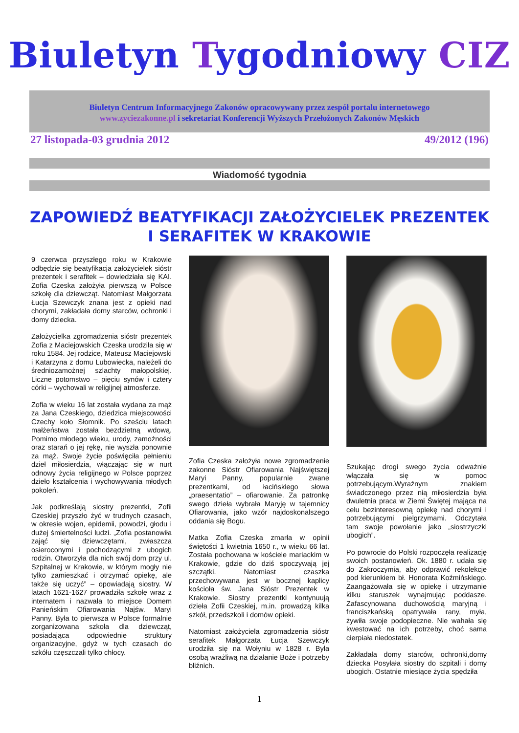Biuletyn Tygodniowy CIZ
Biuletyn Centrum Informacyjnego Zakonów opracowywany przez zespół portalu internetowego
www.zyciezakonne.pl i sekretariat Konferencji Wyższych Przełożonych Zakonów Męskich
27 listopada-03 grudnia 2012 49/2012 (196)
Wiadomość tygodnia
ZAPOWIEDŹ BEATYFIKACJI ZAŁOŻYCIELEK PREZENTEK I SERAFITEK W KRAKOWIE
9 czerwca przyszłego roku w Krakowie odbędzie się beatyfikacja założycielek sióstr prezentek i serafitek – dowiedziała się KAI. Zofia Czeska założyła pierwszą w Polsce szkołę dla dziewcząt. Natomiast Małgorzata Łucja Szewczyk znana jest z opieki nad chorymi, zakładała domy starców, ochronki i domy dziecka.
Założycielka zgromadzenia sióstr prezentek Zofia z Maciejowskich Czeska urodziła się w roku 1584. Jej rodzice, Mateusz Maciejowski i Katarzyna z domu Lubowiecka, należeli do średniozamożnej szlachty małopolskiej. Liczne potomstwo – pięciu synów i cztery córki – wychowali w religijnej atmosferze.
Zofia w wieku 16 lat została wydana za mąż za Jana Czeskiego, dziedzica miejscowości Czechy koło Słomnik. Po sześciu latach małżeństwa została bezdzietną wdową. Pomimo młodego wieku, urody, zamożności oraz starań o jej rękę, nie wyszła ponownie za mąż. Swoje życie poświęciła pełnieniu dzieł miłosierdzia, włączając się w nurt odnowy życia religijnego w Polsce poprzez dzieło kształcenia i wychowywania młodych pokoleń.
Jak podkreślają siostry prezentki, Zofii Czeskiej przyszło żyć w trudnych czasach, w okresie wojen, epidemii, powodzi, głodu i dużej śmiertelności ludzi. „Zofia postanowiła zająć się dziewczętami, zwłaszcza osieroconymi i pochodzącymi z ubogich rodzin. Otworzyła dla nich swój dom przy ul. Szpitalnej w Krakowie, w którym mogły nie tylko zamieszkać i otrzymać opiekę, ale także się uczyć” – opowiadają siostry. W latach 1621-1627 prowadziła szkołę wraz z internatem i nazwała to miejsce Domem Panieńskim Ofiarowania Najśw. Maryi Panny. Była to pierwsza w Polsce formalnie zorganizowana szkoła dla dziewcząt, posiadająca odpowiednie struktury organizacyjne, gdyż w tych czasach do szkółu częszczali tylko chłocy.
Zofia Czeska założyła nowe zgromadzenie zakonne Sióstr Ofiarowania Najświętszej Maryi Panny, popularnie zwane prezentkami, od łacińskiego słowa „praesentatio” – ofiarowanie. Za patronkę swego dzieła wybrała Maryję w tajemnicy Ofiarowania, jako wzór najdoskonalszego oddania się Bogu.
Matka Zofia Czeska zmarła w opinii świętości 1 kwietnia 1650 r., w wieku 66 lat. Została pochowana w kościele mariackim w Krakowie, gdzie do dziś spoczywają jej szczątki. Natomiast czaszka przechowywana jest w bocznej kaplicy kościoła św. Jana Sióstr Prezentek w Krakowie. Siostry prezentki kontynuują dzieła Zofii Czeskiej, m.in. prowadzą kilka szkół, przedszkoli i domów opieki.
Natomiast założyciela zgromadzenia sióstr serafitek Małgorzata Łucja Szewczyk urodziła się na Wołyniu w 1828 r. Była osobą wrażliwą na działanie Boże i potrzeby bliźnich.
Szukając drogi swego życia odważnie włączała się w pomoc potrzebującym.Wyraźnym znakiem świadczonego przez nią miłosierdzia była dwuletnia praca w Ziemi Świętej mająca na celu bezinteresowną opiekę nad chorymi i potrzebującymi pielgrzymami. Odczytała tam swoje powołanie jako „siostrzyczki ubogich”.
Po powrocie do Polski rozpoczęła realizację swoich postanowień. Ok. 1880 r. udała się do Zakroczymia, aby odprawić rekolekcje pod kierunkiem bł. Honorata Koźmińskiego. Zaangażowała się w opiekę i utrzymanie kilku staruszek wynajmując poddasze. Zafascynowana duchowością maryjną i franciszkańską opatrywała rany, myła, żywiła swoje podopieczne. Nie wahała się kwestować na ich potrzeby, choć sama cierpiała niedostatek.
Zakładała domy starców, ochronki,domy dziecka Posyłała siostry do szpitali i domy ubogich. Ostatnie miesiące życia spędziła
1